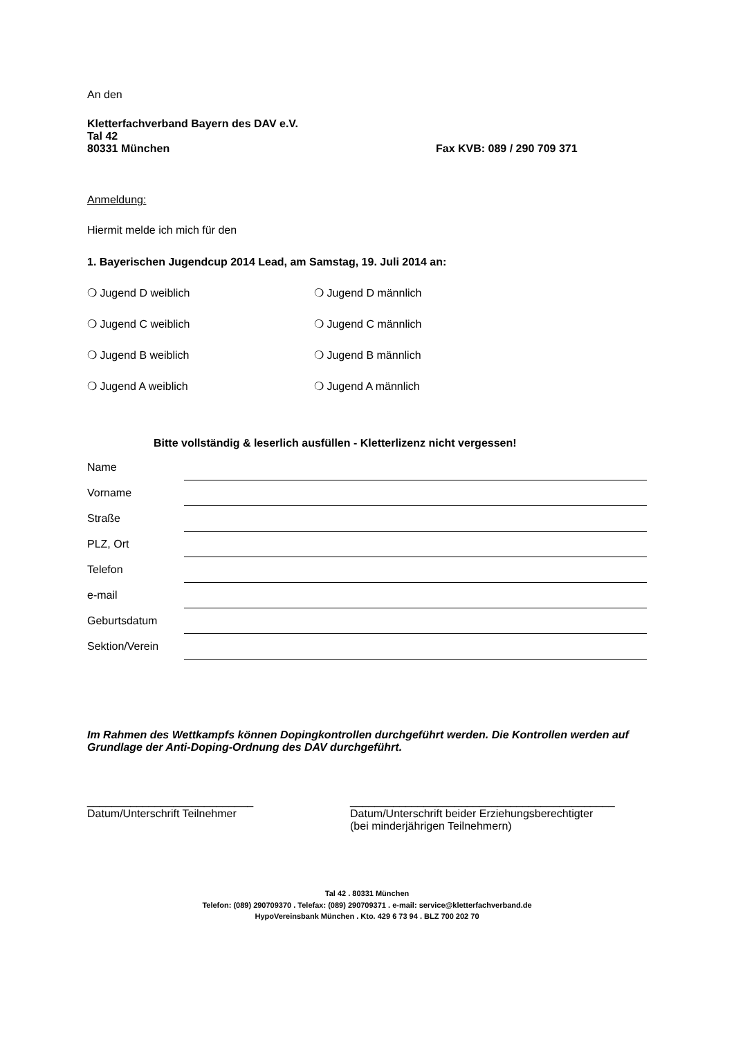An den
Kletterfachverband Bayern des DAV e.V.
Tal 42
80331 München Fax KVB: 089 / 290 709 371
Anmeldung:
Hiermit melde ich mich für den
1. Bayerischen Jugendcup 2014 Lead, am Samstag, 19. Juli 2014 an:
❍ Jugend D weiblich ❍ Jugend D männlich
❍ Jugend C weiblich ❍ Jugend C männlich
❍ Jugend B weiblich ❍ Jugend B männlich
❍ Jugend A weiblich ❍ Jugend A männlich
Bitte vollständig & leserlich ausfüllen - Kletterlizenz nicht vergessen!
Name
Vorname
Straße
PLZ, Ort
Telefon
e-mail
Geburtsdatum
Sektion/Verein
Im Rahmen des Wettkampfs können Dopingkontrollen durchgeführt werden. Die Kontrollen werden auf Grundlage der Anti-Doping-Ordnung des DAV durchgeführt.
___________________________
Datum/Unterschrift Teilnehmer
___________________________________________
Datum/Unterschrift beider Erziehungsberechtigter
(bei minderjährigen Teilnehmern)
Tal 42 . 80331 München
Telefon: (089) 290709370 . Telefax: (089) 290709371 . e-mail: service@kletterfachverband.de
HypoVereinsbank München . Kto. 429 6 73 94 . BLZ 700 202 70